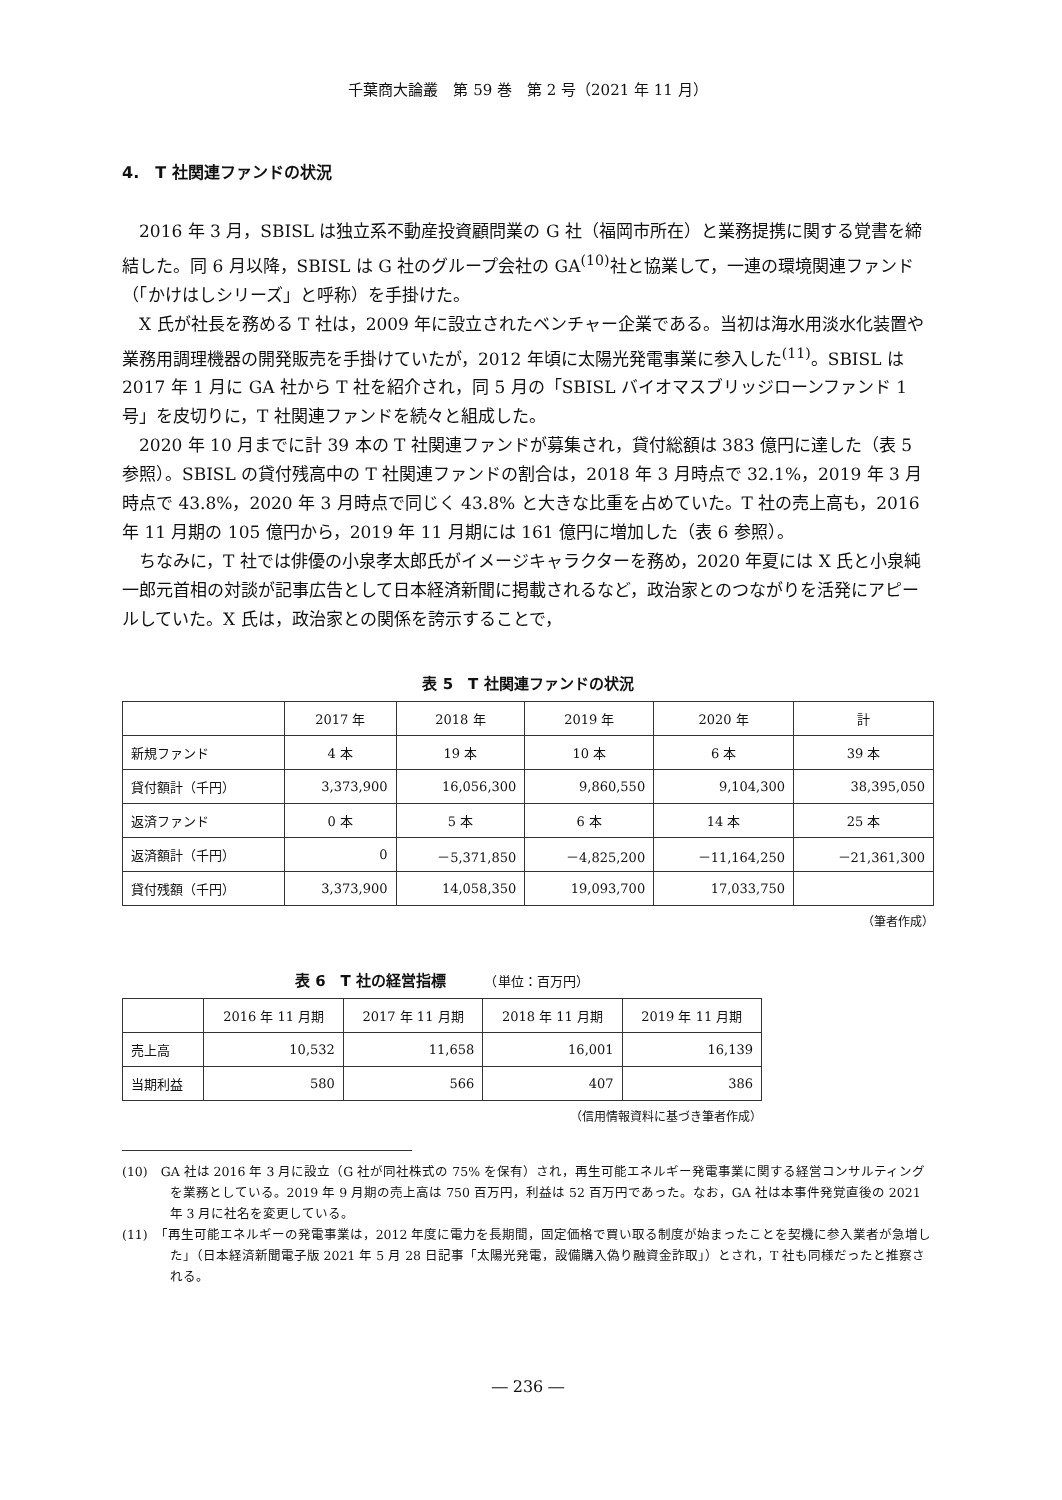千葉商大論叢　第 59 巻　第 2 号（2021 年 11 月）
4.　T 社関連ファンドの状況
2016 年 3 月，SBISL は独立系不動産投資顧問業の G 社（福岡市所在）と業務提携に関する覚書を締結した。同 6 月以降，SBISL は G 社のグループ会社の GA<sup>(10)</sup>社と協業して，一連の環境関連ファンド（「かけはしシリーズ」と呼称）を手掛けた。
X 氏が社長を務める T 社は，2009 年に設立されたベンチャー企業である。当初は海水用淡水化装置や業務用調理機器の開発販売を手掛けていたが，2012 年頃に太陽光発電事業に参入した<sup>(11)</sup>。SBISL は 2017 年 1 月に GA 社から T 社を紹介され，同 5 月の「SBISL バイオマスブリッジローンファンド 1 号」を皮切りに，T 社関連ファンドを続々と組成した。
2020 年 10 月までに計 39 本の T 社関連ファンドが募集され，貸付総額は 383 億円に達した（表 5 参照）。SBISL の貸付残高中の T 社関連ファンドの割合は，2018 年 3 月時点で 32.1%，2019 年 3 月時点で 43.8%，2020 年 3 月時点で同じく 43.8% と大きな比重を占めていた。T 社の売上高も，2016 年 11 月期の 105 億円から，2019 年 11 月期には 161 億円に増加した（表 6 参照）。
ちなみに，T 社では俳優の小泉孝太郎氏がイメージキャラクターを務め，2020 年夏には X 氏と小泉純一郎元首相の対談が記事広告として日本経済新聞に掲載されるなど，政治家とのつながりを活発にアピールしていた。X 氏は，政治家との関係を誇示することで，
表 5　T 社関連ファンドの状況
| | 2017 年 | 2018 年 | 2019 年 | 2020 年 | 計 |
| --- | --- | --- | --- | --- | --- |
| 新規ファンド | 4 本 | 19 本 | 10 本 | 6 本 | 39 本 |
| 貸付額計（千円） | 3,373,900 | 16,056,300 | 9,860,550 | 9,104,300 | 38,395,050 |
| 返済ファンド | 0 本 | 5 本 | 6 本 | 14 本 | 25 本 |
| 返済額計（千円） | 0 | －5,371,850 | －4,825,200 | －11,164,250 | －21,361,300 |
| 貸付残額（千円） | 3,373,900 | 14,058,350 | 19,093,700 | 17,033,750 | |
（筆者作成）
表 6　T 社の経営指標　　　（単位：百万円）
| | 2016 年 11 月期 | 2017 年 11 月期 | 2018 年 11 月期 | 2019 年 11 月期 |
| --- | --- | --- | --- | --- |
| 売上高 | 10,532 | 11,658 | 16,001 | 16,139 |
| 当期利益 | 580 | 566 | 407 | 386 |
（信用情報資料に基づき筆者作成）
(10)　GA 社は 2016 年 3 月に設立（G 社が同社株式の 75% を保有）され，再生可能エネルギー発電事業に関する経営コンサルティングを業務としている。2019 年 9 月期の売上高は 750 百万円，利益は 52 百万円であった。なお，GA 社は本事件発覚直後の 2021 年 3 月に社名を変更している。
(11)　「再生可能エネルギーの発電事業は，2012 年度に電力を長期間，固定価格で買い取る制度が始まったことを契機に参入業者が急増した」（日本経済新聞電子版 2021 年 5 月 28 日記事「太陽光発電，設備購入偽り融資金詐取」）とされ，T 社も同様だったと推察される。
― 236 ―